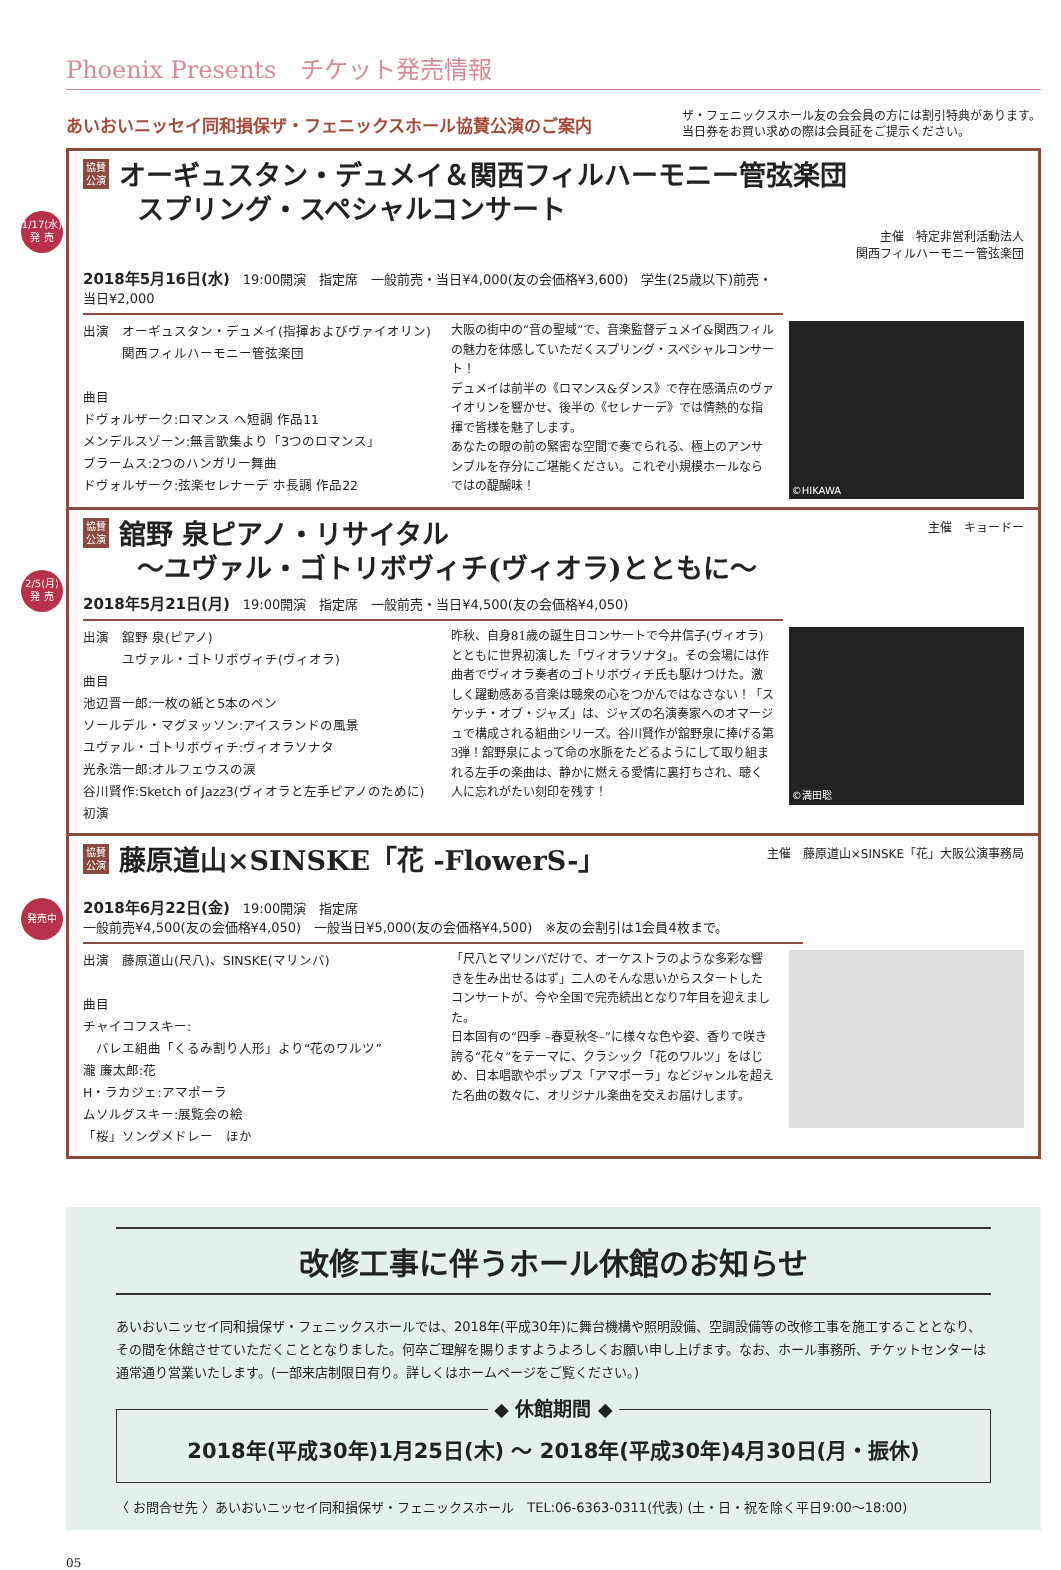Phoenix Presents　チケット発売情報
あいおいニッセイ同和損保ザ・フェニックスホール協賛公演のご案内
ザ・フェニックスホール友の会会員の方には割引特典があります。
当日券をお買い求めの際は会員証をご提示ください。
1/17(水)
発 売
協賛
公演 オーギュスタン・デュメイ＆関西フィルハーモニー管弦楽団
　　スプリング・スペシャルコンサート
主催　特定非営利活動法人
関西フィルハーモニー管弦楽団
2018年5月16日(水)　19:00開演　指定席　一般前売・当日¥4,000(友の会価格¥3,600)　学生(25歳以下)前売・当日¥2,000
出演　オーギュスタン・デュメイ(指揮およびヴァイオリン)
　　　関西フィルハーモニー管弦楽団
曲目
ドヴォルザーク:ロマンス ヘ短調 作品11
メンデルスゾーン:無言歌集より「3つのロマンス」
ブラームス:2つのハンガリー舞曲
ドヴォルザーク:弦楽セレナーデ ホ長調 作品22
大阪の街中の“音の聖域”で、音楽監督デュメイ&関西フィルの魅力を体感していただくスプリング・スペシャルコンサート！
デュメイは前半の《ロマンス&ダンス》で存在感満点のヴァイオリンを響かせ、後半の《セレナーデ》では情熱的な指揮で皆様を魅了します。
あなたの眼の前の緊密な空間で奏でられる、極上のアンサンブルを存分にご堪能ください。これぞ小規模ホールならではの醍醐味！
©HIKAWA
2/5(月)
発 売
協賛
公演 舘野 泉ピアノ・リサイタル
　　～ユヴァル・ゴトリボヴィチ(ヴィオラ)とともに～
主催　キョードー
2018年5月21日(月)　19:00開演　指定席　一般前売・当日¥4,500(友の会価格¥4,050)
出演　舘野 泉(ピアノ)
　　　ユヴァル・ゴトリボヴィチ(ヴィオラ)
曲目
池辺晋一郎:一枚の紙と5本のペン
ソールデル・マグヌッソン:アイスランドの風景
ユヴァル・ゴトリボヴィチ:ヴィオラソナタ
光永浩一郎:オルフェウスの涙
谷川賢作:Sketch of Jazz3(ヴィオラと左手ピアノのために) 初演
昨秋、自身81歳の誕生日コンサートで今井信子(ヴィオラ)とともに世界初演した「ヴィオラソナタ」。その会場には作曲者でヴィオラ奏者のゴトリボヴィチ氏も駆けつけた。激しく躍動感ある音楽は聴衆の心をつかんではなさない！「スケッチ・オブ・ジャズ」は、ジャズの名演奏家へのオマージュで構成される組曲シリーズ。谷川賢作が舘野泉に捧げる第3弾！舘野泉によって命の水脈をたどるようにして取り組まれる左手の楽曲は、静かに燃える愛情に裏打ちされ、聴く人に忘れがたい刻印を残す！
©満田聡
発売中
協賛
公演 藤原道山×SINSKE「花 -FlowerS-」
主催　藤原道山×SINSKE「花」大阪公演事務局
2018年6月22日(金)　19:00開演　指定席
一般前売¥4,500(友の会価格¥4,050)　一般当日¥5,000(友の会価格¥4,500)　※友の会割引は1会員4枚まで。
出演　藤原道山(尺八)、SINSKE(マリンバ)
曲目
チャイコフスキー:
　バレエ組曲「くるみ割り人形」より“花のワルツ”
瀧 廉太郎:花
H・ラカジェ:アマポーラ
ムソルグスキー:展覧会の絵
「桜」ソングメドレー　ほか
「尺八とマリンバだけで、オーケストラのような多彩な響きを生み出せるはず」二人のそんな思いからスタートしたコンサートが、今や全国で完売続出となり7年目を迎えました。
日本固有の“四季 –春夏秋冬–”に様々な色や姿、香りで咲き誇る“花々”をテーマに、クラシック「花のワルツ」をはじめ、日本唱歌やポップス「アマポーラ」などジャンルを超えた名曲の数々に、オリジナル楽曲を交えお届けします。
改修工事に伴うホール休館のお知らせ
あいおいニッセイ同和損保ザ・フェニックスホールでは、2018年(平成30年)に舞台機構や照明設備、空調設備等の改修工事を施工することとなり、その間を休館させていただくこととなりました。何卒ご理解を賜りますようよろしくお願い申し上げます。なお、ホール事務所、チケットセンターは通常通り営業いたします。(一部来店制限日有り。詳しくはホームページをご覧ください。)
◆ 休館期間 ◆
2018年(平成30年)1月25日(木) ～ 2018年(平成30年)4月30日(月・振休)
〈 お問合せ先 〉あいおいニッセイ同和損保ザ・フェニックスホール　TEL:06-6363-0311(代表) (土・日・祝を除く平日9:00～18:00)
05